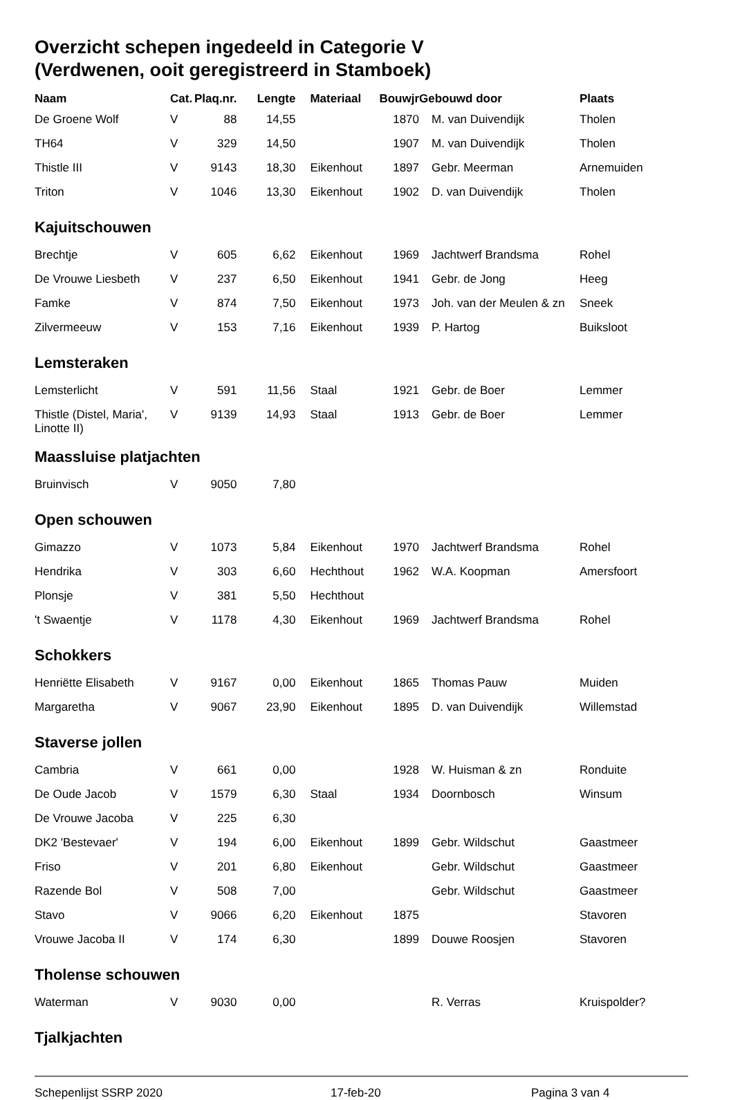Overzicht schepen ingedeeld in Categorie V
(Verdwenen, ooit geregistreerd in Stamboek)
| Naam | Cat. | Plaq.nr. | Lengte | Materiaal | Bouwjr | Gebouwd door | Plaats |
| --- | --- | --- | --- | --- | --- | --- | --- |
| De Groene Wolf | V | 88 | 14,55 | | 1870 | M. van Duivendijk | Tholen |
| TH64 | V | 329 | 14,50 | | 1907 | M. van Duivendijk | Tholen |
| Thistle III | V | 9143 | 18,30 | Eikenhout | 1897 | Gebr. Meerman | Arnemuiden |
| Triton | V | 1046 | 13,30 | Eikenhout | 1902 | D. van Duivendijk | Tholen |
| Kajuitschouwen | | | | | | | |
| Brechtje | V | 605 | 6,62 | Eikenhout | 1969 | Jachtwerf Brandsma | Rohel |
| De Vrouwe Liesbeth | V | 237 | 6,50 | Eikenhout | 1941 | Gebr. de Jong | Heeg |
| Famke | V | 874 | 7,50 | Eikenhout | 1973 | Joh. van der Meulen & zn | Sneek |
| Zilvermeeuw | V | 153 | 7,16 | Eikenhout | 1939 | P. Hartog | Buiksloot |
| Lemsteraken | | | | | | | |
| Lemsterlicht | V | 591 | 11,56 | Staal | 1921 | Gebr. de Boer | Lemmer |
| Thistle (Distel, Maria', Linotte II) | V | 9139 | 14,93 | Staal | 1913 | Gebr. de Boer | Lemmer |
| Maassluise platjachten | | | | | | | |
| Bruinvisch | V | 9050 | 7,80 | | | | |
| Open schouwen | | | | | | | |
| Gimazzo | V | 1073 | 5,84 | Eikenhout | 1970 | Jachtwerf Brandsma | Rohel |
| Hendrika | V | 303 | 6,60 | Hechthout | 1962 | W.A. Koopman | Amersfoort |
| Plonsje | V | 381 | 5,50 | Hechthout | | | |
| 't Swaentje | V | 1178 | 4,30 | Eikenhout | 1969 | Jachtwerf Brandsma | Rohel |
| Schokkers | | | | | | | |
| Henriëtte Elisabeth | V | 9167 | 0,00 | Eikenhout | 1865 | Thomas Pauw | Muiden |
| Margaretha | V | 9067 | 23,90 | Eikenhout | 1895 | D. van Duivendijk | Willemstad |
| Staverse jollen | | | | | | | |
| Cambria | V | 661 | 0,00 | | 1928 | W. Huisman & zn | Ronduite |
| De Oude Jacob | V | 1579 | 6,30 | Staal | 1934 | Doornbosch | Winsum |
| De Vrouwe Jacoba | V | 225 | 6,30 | | | | |
| DK2 'Bestevaer' | V | 194 | 6,00 | Eikenhout | 1899 | Gebr. Wildschut | Gaastmeer |
| Friso | V | 201 | 6,80 | Eikenhout | | Gebr. Wildschut | Gaastmeer |
| Razende Bol | V | 508 | 7,00 | | | Gebr. Wildschut | Gaastmeer |
| Stavo | V | 9066 | 6,20 | Eikenhout | 1875 | | Stavoren |
| Vrouwe Jacoba II | V | 174 | 6,30 | | 1899 | Douwe Roosjen | Stavoren |
| Tholense schouwen | | | | | | | |
| Waterman | V | 9030 | 0,00 | | | R. Verras | Kruispolder? |
| Tjalkjachten | | | | | | | |
Schepenlijst SSRP 2020 17-feb-20 Pagina 3 van 4